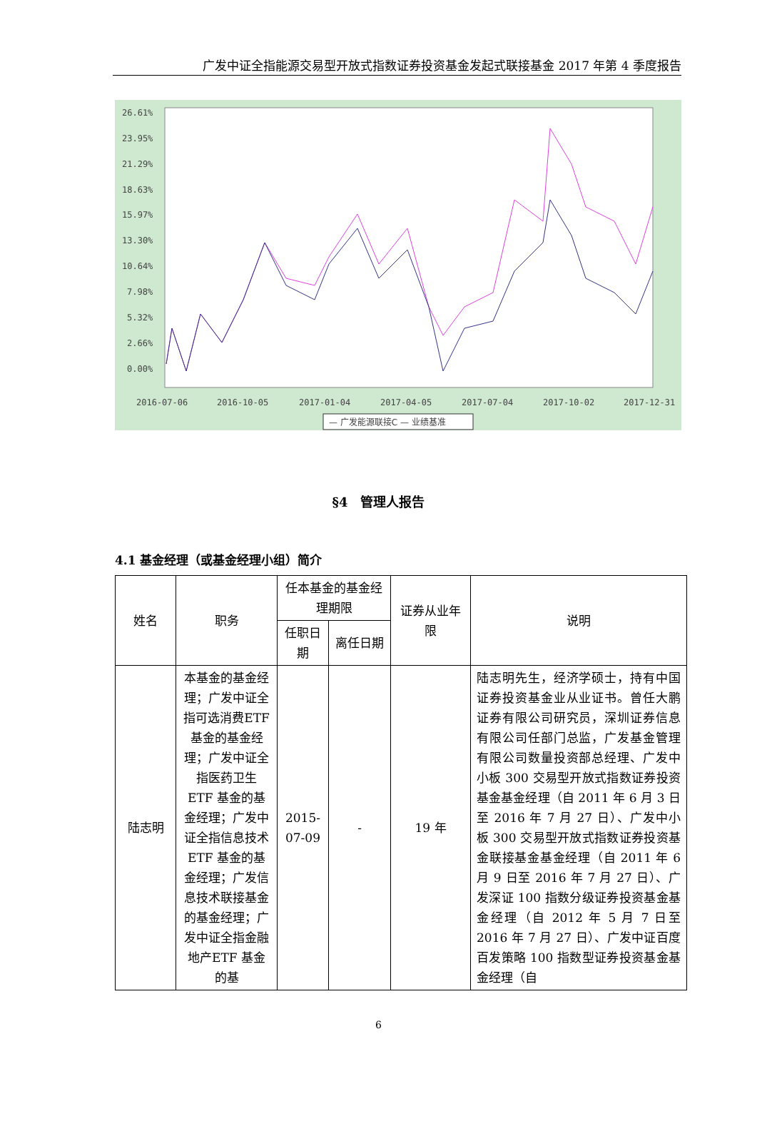广发中证全指能源交易型开放式指数证券投资基金发起式联接基金 2017 年第 4 季度报告
26.61%
23.95%
21.29%
18.63%
15.97%
13.30%
10.64%
7.98%
5.32%
2.66%
0.00%
2016-07-06
2016-10-05
2017-01-04
2017-04-05
2017-07-04
2017-10-02
2017-12-31
— 广发能源联接C — 业绩基准
§4　管理人报告
4.1 基金经理（或基金经理小组）简介
| 姓名 | 职务 | 任本基金的基金经理期限 | | 证券从业年限 | 说明 |
| --- | --- | --- | --- | --- | --- |
| | | 任职日期 | 离任日期 | | |
| 陆志明 | 本基金的基金经理；广发中证全指可选消费ETF 基金的基金经理；广发中证全指医药卫生 ETF 基金的基金经理；广发中证全指信息技术 ETF 基金的基金经理；广发信息技术联接基金的基金经理；广发中证全指金融地产ETF 基金的基 | 2015-07-09 | - | 19 年 | 陆志明先生，经济学硕士，持有中国证券投资基金业从业证书。曾任大鹏证券有限公司研究员，深圳证券信息有限公司任部门总监，广发基金管理有限公司数量投资部总经理、广发中小板 300 交易型开放式指数证券投资基金基金经理（自 2011 年 6 月 3 日至 2016 年 7 月 27 日）、广发中小板 300 交易型开放式指数证券投资基金联接基金基金经理（自 2011 年 6 月 9 日至 2016 年 7 月 27 日）、广发深证 100 指数分级证券投资基金基金经理（自 2012 年 5 月 7 日至 2016 年 7 月 27 日）、广发中证百度百发策略 100 指数型证券投资基金基金经理（自 |
6